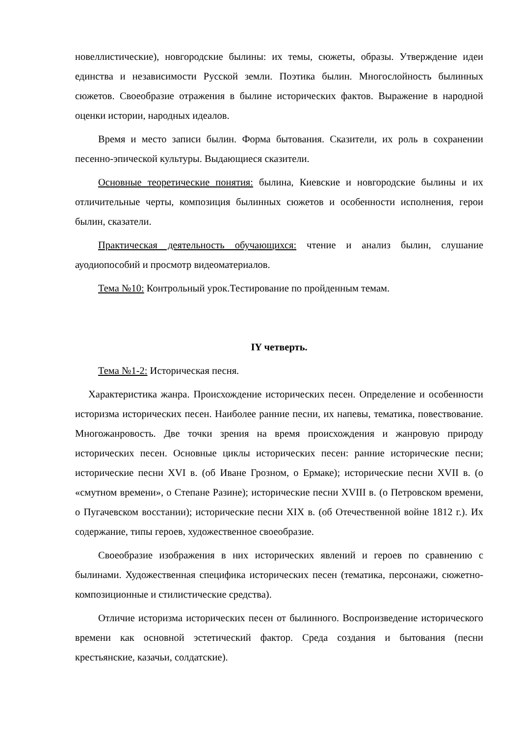новеллистические), новгородские былины: их темы, сюжеты, образы. Утверждение идеи единства и независимости Русской земли. Поэтика былин. Многослойность былинных сюжетов. Своеобразие отражения в былине исторических фактов. Выражение в народной оценки истории, народных идеалов.
Время и место записи былин. Форма бытования. Сказители, их роль в сохранении песенно-эпической культуры. Выдающиеся сказители.
Основные теоретические понятия: былина, Киевские и новгородские былины и их отличительные черты, композиция былинных сюжетов и особенности исполнения, герои былин, сказатели.
Практическая деятельность обучающихся: чтение и анализ былин, слушание ауодиопособий и просмотр видеоматериалов.
Тема №10: Контрольный урок.Тестирование по пройденным темам.
IY четверть.
Тема №1-2: Историческая песня.
Характеристика жанра. Происхождение исторических песен. Определение и особенности историзма исторических песен. Наиболее ранние песни, их напевы, тематика, повествование. Многожанровость. Две точки зрения на время происхождения и жанровую природу исторических песен. Основные циклы исторических песен: ранние исторические песни; исторические песни XVI в. (об Иване Грозном, о Ермаке); исторические песни XVII в. (о «смутном времени», о Степане Разине); исторические песни XVIII в. (о Петровском времени, о Пугачевском восстании); исторические песни XIX в. (об Отечественной войне 1812 г.). Их содержание, типы героев, художественное своеобразие.
Своеобразие изображения в них исторических явлений и героев по сравнению с былинами. Художественная специфика исторических песен (тематика, персонажи, сюжетно-композиционные и стилистические средства).
Отличие историзма исторических песен от былинного. Воспроизведение исторического времени как основной эстетический фактор. Среда создания и бытования (песни крестьянские, казачьи, солдатские).